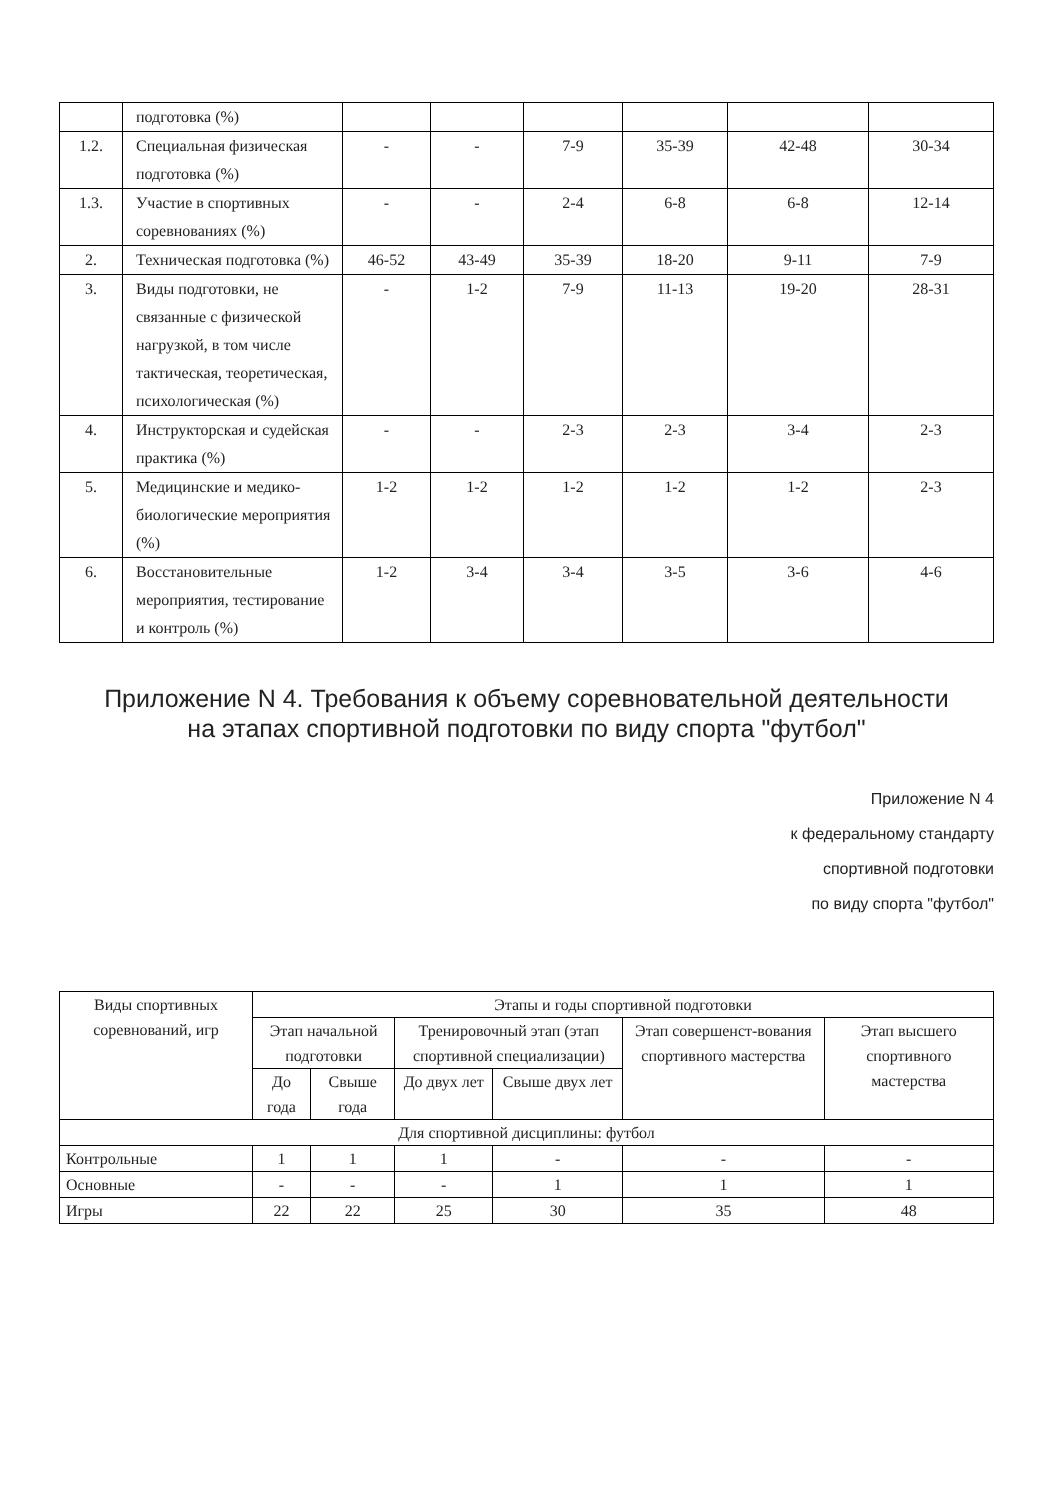| | подготовка (%) | | | | | | |
| 1.2. | Специальная физическая подготовка (%) | - | - | 7-9 | 35-39 | 42-48 | 30-34 |
| 1.3. | Участие в спортивных соревнованиях (%) | - | - | 2-4 | 6-8 | 6-8 | 12-14 |
| 2. | Техническая подготовка (%) | 46-52 | 43-49 | 35-39 | 18-20 | 9-11 | 7-9 |
| 3. | Виды подготовки, не связанные с физической нагрузкой, в том числе тактическая, теоретическая, психологическая (%) | - | 1-2 | 7-9 | 11-13 | 19-20 | 28-31 |
| 4. | Инструкторская и судейская практика (%) | - | - | 2-3 | 2-3 | 3-4 | 2-3 |
| 5. | Медицинские и медико-биологические мероприятия (%) | 1-2 | 1-2 | 1-2 | 1-2 | 1-2 | 2-3 |
| 6. | Восстановительные мероприятия, тестирование и контроль (%) | 1-2 | 3-4 | 3-4 | 3-5 | 3-6 | 4-6 |
Приложение N 4. Требования к объему соревновательной деятельности
на этапах спортивной подготовки по виду спорта "футбол"
Приложение N 4
к федеральному стандарту
спортивной подготовки
по виду спорта "футбол"
| Виды спортивных соревнований, игр | Этапы и годы спортивной подготовки | | | | | |
| --- | --- | --- | --- | --- | --- | --- |
| | Этап начальной подготовки | | Тренировочный этап (этап спортивной специализации) | | Этап совершенст-вования спортивного мастерства | Этап высшего спортивного мастерства |
| | До года | Свыше года | До двух лет | Свыше двух лет | | |
| Для спортивной дисциплины: футбол | | | | | | |
| Контрольные | 1 | 1 | 1 | - | - | - |
| Основные | - | - | - | 1 | 1 | 1 |
| Игры | 22 | 22 | 25 | 30 | 35 | 48 |